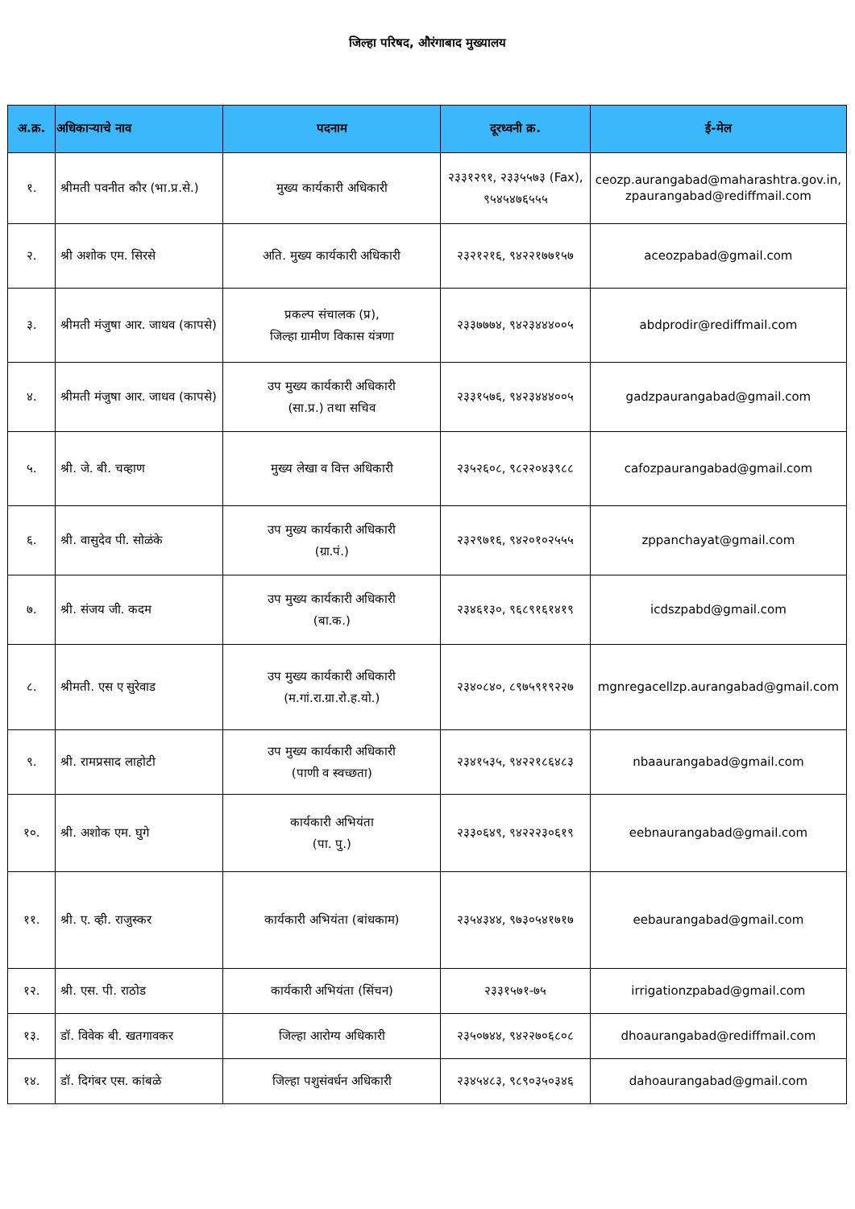जिल्हा परिषद, औरंगाबाद मुख्यालय
| अ.क्र. | अधिकाऱ्याचे नाव | पदनाम | दूरध्वनी क्र. | ई-मेल |
| --- | --- | --- | --- | --- |
| १. | श्रीमती पवनीत कौर (भा.प्र.से.) | मुख्य कार्यकारी अधिकारी | २३३१२९१, २३३५५७३ (Fax), ९५४५४७६५५५ | ceozp.aurangabad@maharashtra.gov.in, zpaurangabad@rediffmail.com |
| २. | श्री अशोक एम. सिरसे | अति. मुख्य कार्यकारी अधिकारी | २३२१२१६, ९४२२१७७१५७ | aceozpabad@gmail.com |
| ३. | श्रीमती मंजुषा आर. जाधव (कापसे) | प्रकल्प संचालक (प्र), जिल्हा ग्रामीण विकास यंत्रणा | २३३७७७४, ९४२३४४४००५ | abdprodir@rediffmail.com |
| ४. | श्रीमती मंजुषा आर. जाधव (कापसे) | उप मुख्य कार्यकारी अधिकारी (सा.प्र.) तथा सचिव | २३३१५७६, ९४२३४४४००५ | gadzpaurangabad@gmail.com |
| ५. | श्री. जे. बी. चव्हाण | मुख्य लेखा व वित्त अधिकारी | २३५२६०८, ९८२२०४३९८८ | cafozpaurangabad@gmail.com |
| ६. | श्री. वासुदेव पी. सोळंके | उप मुख्य कार्यकारी अधिकारी (ग्रा.पं.) | २३२९७१६, ९४२०१०२५५५ | zppanchayat@gmail.com |
| ७. | श्री. संजय जी. कदम | उप मुख्य कार्यकारी अधिकारी (बा.क.) | २३४६१३०, ९६८९१६१४१९ | icdszpabd@gmail.com |
| ८. | श्रीमती. एस ए सुरेवाड | उप मुख्य कार्यकारी अधिकारी (म.गां.रा.ग्रा.रो.ह.यो.) | २३४०८४०, ८९७५९१९२२७ | mgnregacellzp.aurangabad@gmail.com |
| ९. | श्री. रामप्रसाद लाहोटी | उप मुख्य कार्यकारी अधिकारी (पाणी व स्वच्छता) | २३४१५३५, ९४२२१८६४८३ | nbaaurangabad@gmail.com |
| १०. | श्री. अशोक एम. घुगे | कार्यकारी अभियंता (पा. पु.) | २३३०६४९, ९४२२२३०६१९ | eebnaurangabad@gmail.com |
| ११. | श्री. ए. व्ही. राजुस्कर | कार्यकारी अभियंता (बांधकाम) | २३५४३४४, ९७३०५४१७१७ | eebaurangabad@gmail.com |
| १२. | श्री. एस. पी. राठोड | कार्यकारी अभियंता (सिंचन) | २३३१५७१-७५ | irrigationzpabad@gmail.com |
| १३. | डॉ. विवेक बी. खतगावकर | जिल्हा आरोग्य अधिकारी | २३५०७४४, ९४२२७०६८०८ | dhoaurangabad@rediffmail.com |
| १४. | डॉ. दिगंबर एस. कांबळे | जिल्हा पशुसंवर्धन अधिकारी | २३४५४८३, ९८९०३५०३४६ | dahoaurangabad@gmail.com |